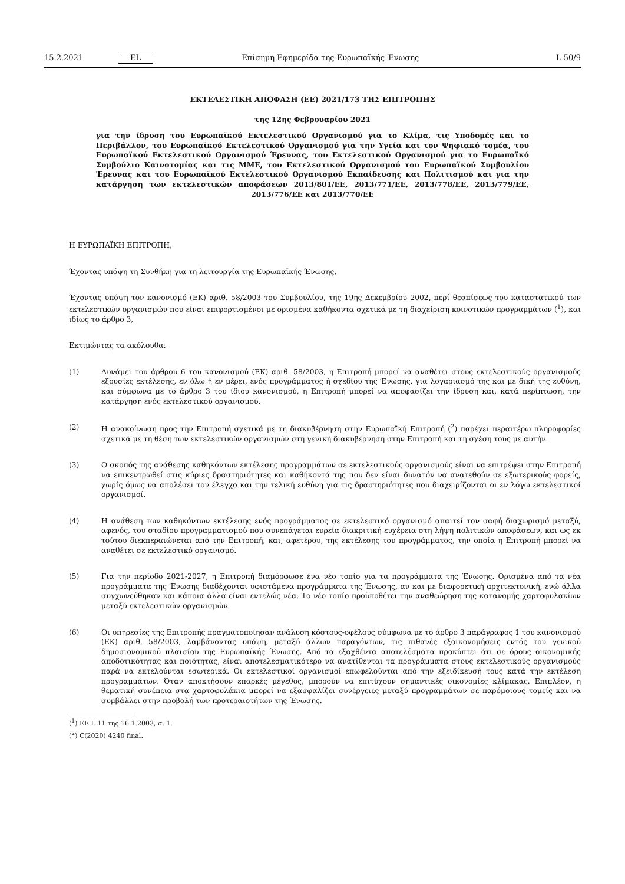15.2.2021 EL Επίσημη Εφημερίδα της Ευρωπαϊκής Ένωσης L 50/9
ΕΚΤΕΛΕΣΤΙΚΗ ΑΠΟΦΑΣΗ (ΕΕ) 2021/173 ΤΗΣ ΕΠΙΤΡΟΠΗΣ
της 12ης Φεβρουαρίου 2021
για την ίδρυση του Ευρωπαϊκού Εκτελεστικού Οργανισμού για το Κλίμα, τις Υποδομές και το Περιβάλλον, του Ευρωπαϊκού Εκτελεστικού Οργανισμού για την Υγεία και τον Ψηφιακό τομέα, του Ευρωπαϊκού Εκτελεστικού Οργανισμού Έρευνας, του Εκτελεστικού Οργανισμού για το Ευρωπαϊκό Συμβούλιο Καινοτομίας και τις ΜΜΕ, του Εκτελεστικού Οργανισμού του Ευρωπαϊκού Συμβουλίου Έρευνας και του Ευρωπαϊκού Εκτελεστικού Οργανισμού Εκπαίδευσης και Πολιτισμού και για την κατάργηση των εκτελεστικών αποφάσεων 2013/801/ΕΕ, 2013/771/ΕΕ, 2013/778/ΕΕ, 2013/779/ΕΕ, 2013/776/ΕΕ και 2013/770/ΕΕ
Η ΕΥΡΩΠΑΪΚΗ ΕΠΙΤΡΟΠΗ,
Έχοντας υπόψη τη Συνθήκη για τη λειτουργία της Ευρωπαϊκής Ένωσης,
Έχοντας υπόψη τον κανονισμό (ΕΚ) αριθ. 58/2003 του Συμβουλίου, της 19ης Δεκεμβρίου 2002, περί θεσπίσεως του καταστατικού των εκτελεστικών οργανισμών που είναι επιφορτισμένοι με ορισμένα καθήκοντα σχετικά με τη διαχείριση κοινοτικών προγραμμάτων (<sup>1</sup>), και ιδίως το άρθρο 3,
Εκτιμώντας τα ακόλουθα:
(1) Δυνάμει του άρθρου 6 του κανονισμού (ΕΚ) αριθ. 58/2003, η Επιτροπή μπορεί να αναθέτει στους εκτελεστικούς οργανισμούς εξουσίες εκτέλεσης, εν όλω ή εν μέρει, ενός προγράμματος ή σχεδίου της Ένωσης, για λογαριασμό της και με δική της ευθύνη, και σύμφωνα με το άρθρο 3 του ίδιου κανονισμού, η Επιτροπή μπορεί να αποφασίζει την ίδρυση και, κατά περίπτωση, την κατάργηση ενός εκτελεστικού οργανισμού.
(2) Η ανακοίνωση προς την Επιτροπή σχετικά με τη διακυβέρνηση στην Ευρωπαϊκή Επιτροπή (<sup>2</sup>) παρέχει περαιτέρω πληροφορίες σχετικά με τη θέση των εκτελεστικών οργανισμών στη γενική διακυβέρνηση στην Επιτροπή και τη σχέση τους με αυτήν.
(3) Ο σκοπός της ανάθεσης καθηκόντων εκτέλεσης προγραμμάτων σε εκτελεστικούς οργανισμούς είναι να επιτρέψει στην Επιτροπή να επικεντρωθεί στις κύριες δραστηριότητες και καθήκοντά της που δεν είναι δυνατόν να ανατεθούν σε εξωτερικούς φορείς, χωρίς όμως να απολέσει τον έλεγχο και την τελική ευθύνη για τις δραστηριότητες που διαχειρίζονται οι εν λόγω εκτελεστικοί οργανισμοί.
(4) Η ανάθεση των καθηκόντων εκτέλεσης ενός προγράμματος σε εκτελεστικό οργανισμό απαιτεί τον σαφή διαχωρισμό μεταξύ, αφενός, του σταδίου προγραμματισμού που συνεπάγεται ευρεία διακριτική ευχέρεια στη λήψη πολιτικών αποφάσεων, και ως εκ τούτου διεκπεραιώνεται από την Επιτροπή, και, αφετέρου, της εκτέλεσης του προγράμματος, την οποία η Επιτροπή μπορεί να αναθέτει σε εκτελεστικό οργανισμό.
(5) Για την περίοδο 2021-2027, η Επιτροπή διαμόρφωσε ένα νέο τοπίο για τα προγράμματα της Ένωσης. Ορισμένα από τα νέα προγράμματα της Ένωσης διαδέχονται υφιστάμενα προγράμματα της Ένωσης, αν και με διαφορετική αρχιτεκτονική, ενώ άλλα συγχωνεύθηκαν και κάποια άλλα είναι εντελώς νέα. Το νέο τοπίο προϋποθέτει την αναθεώρηση της κατανομής χαρτοφυλακίων μεταξύ εκτελεστικών οργανισμών.
(6) Οι υπηρεσίες της Επιτροπής πραγματοποίησαν ανάλυση κόστους-οφέλους σύμφωνα με το άρθρο 3 παράγραφος 1 του κανονισμού (ΕΚ) αριθ. 58/2003, λαμβάνοντας υπόψη, μεταξύ άλλων παραγόντων, τις πιθανές εξοικονομήσεις εντός του γενικού δημοσιονομικού πλαισίου της Ευρωπαϊκής Ένωσης. Από τα εξαχθέντα αποτελέσματα προκύπτει ότι σε όρους οικονομικής αποδοτικότητας και ποιότητας, είναι αποτελεσματικότερο να ανατίθενται τα προγράμματα στους εκτελεστικούς οργανισμούς παρά να εκτελούνται εσωτερικά. Οι εκτελεστικοί οργανισμοί επωφελούνται από την εξειδίκευσή τους κατά την εκτέλεση προγραμμάτων. Όταν αποκτήσουν επαρκές μέγεθος, μπορούν να επιτύχουν σημαντικές οικονομίες κλίμακας. Επιπλέον, η θεματική συνέπεια στα χαρτοφυλάκια μπορεί να εξασφαλίζει συνέργειες μεταξύ προγραμμάτων σε παρόμοιους τομείς και να συμβάλλει στην προβολή των προτεραιοτήτων της Ένωσης.
(<sup>1</sup>) ΕΕ L 11 της 16.1.2003, σ. 1.
(<sup>2</sup>) C(2020) 4240 final.